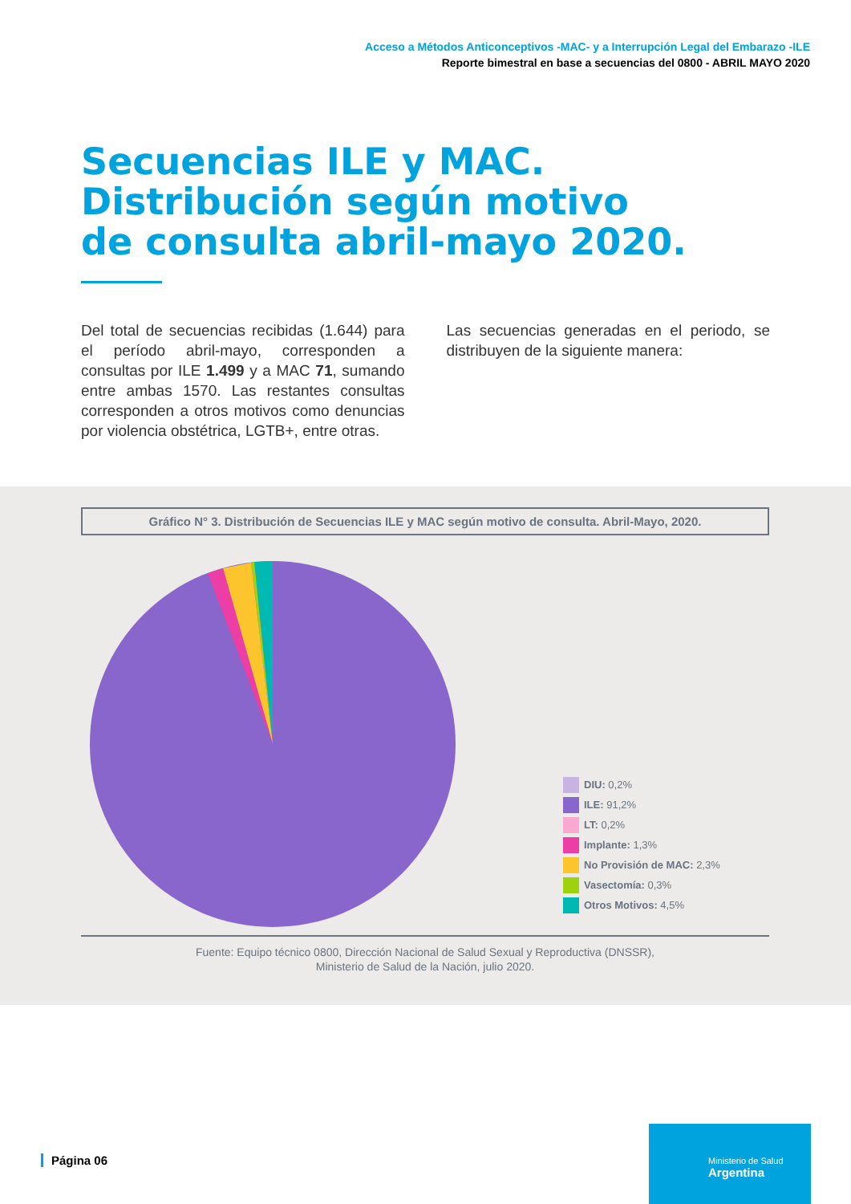Acceso a Métodos Anticonceptivos -MAC- y a Interrupción Legal del Embarazo -ILE
Reporte bimestral en base a secuencias del 0800 - ABRIL MAYO 2020
Secuencias ILE y MAC.
Distribución según motivo
de consulta abril-mayo 2020.
Del total de secuencias recibidas (1.644) para el período abril-mayo, corresponden a consultas por ILE 1.499 y a MAC 71, sumando entre ambas 1570. Las restantes consultas corresponden a otros motivos como denuncias por violencia obstétrica, LGTB+, entre otras.
Las secuencias generadas en el periodo, se distribuyen de la siguiente manera:
Gráfico N° 3. Distribución de Secuencias ILE y MAC según motivo de consulta. Abril-Mayo, 2020.
DIU: 0,2%
ILE: 91,2%
LT: 0,2%
Implante: 1,3%
No Provisión de MAC: 2,3%
Vasectomía: 0,3%
Otros Motivos: 4,5%
Fuente: Equipo técnico 0800, Dirección Nacional de Salud Sexual y Reproductiva (DNSSR),
Ministerio de Salud de la Nación, julio 2020.
Página 06
Ministerio de Salud
Argentina